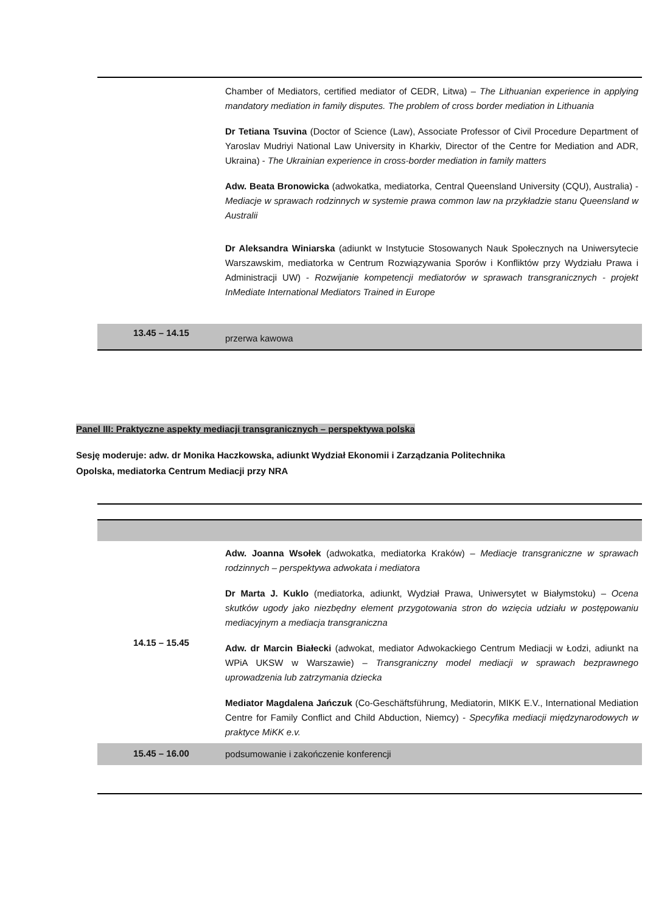| | Chamber of Mediators, certified mediator of CEDR, Litwa) – The Lithuanian experience in applying mandatory mediation in family disputes. The problem of cross border mediation in Lithuania Dr Tetiana Tsuvina (Doctor of Science (Law), Associate Professor of Civil Procedure Department of Yaroslav Mudriyi National Law University in Kharkiv, Director of the Centre for Mediation and ADR, Ukraina) - The Ukrainian experience in cross-border mediation in family matters Adw. Beata Bronowicka (adwokatka, mediatorka, Central Queensland University (CQU), Australia) - Mediacje w sprawach rodzinnych w systemie prawa common law na przykładzie stanu Queensland w Australii Dr Aleksandra Winiarska (adiunkt w Instytucie Stosowanych Nauk Społecznych na Uniwersytecie Warszawskim, mediatorka w Centrum Rozwiązywania Sporów i Konfliktów przy Wydziału Prawa i Administracji UW) - Rozwijanie kompetencji mediatorów w sprawach transgranicznych - projekt InMediate International Mediators Trained in Europe |
| 13.45 – 14.15 | przerwa kawowa |
Panel III: Praktyczne aspekty mediacji transgranicznych – perspektywa polska
Sesję moderuje: adw. dr Monika Haczkowska, adiunkt Wydział Ekonomii i Zarządzania Politechnika
Opolska, mediatorka Centrum Mediacji przy NRA
| 14.15 – 15.45 | Adw. Joanna Wsołek (adwokatka, mediatorka Kraków) – Mediacje transgraniczne w sprawach rodzinnych – perspektywa adwokata i mediatora Dr Marta J. Kuklo (mediatorka, adiunkt, Wydział Prawa, Uniwersytet w Białymstoku) – Ocena skutków ugody jako niezbędny element przygotowania stron do wzięcia udziału w postępowaniu mediacyjnym a mediacja transgraniczna Adw. dr Marcin Białecki (adwokat, mediator Adwokackiego Centrum Mediacji w Łodzi, adiunkt na WPiA UKSW w Warszawie) – Transgraniczny model mediacji w sprawach bezprawnego uprowadzenia lub zatrzymania dziecka Mediator Magdalena Jańczuk (Co-Geschäftsführung, Mediatorin, MIKK E.V., International Mediation Centre for Family Conflict and Child Abduction, Niemcy) - Specyfika mediacji międzynarodowych w praktyce MiKK e.v. |
| 15.45 – 16.00 | podsumowanie i zakończenie konferencji |